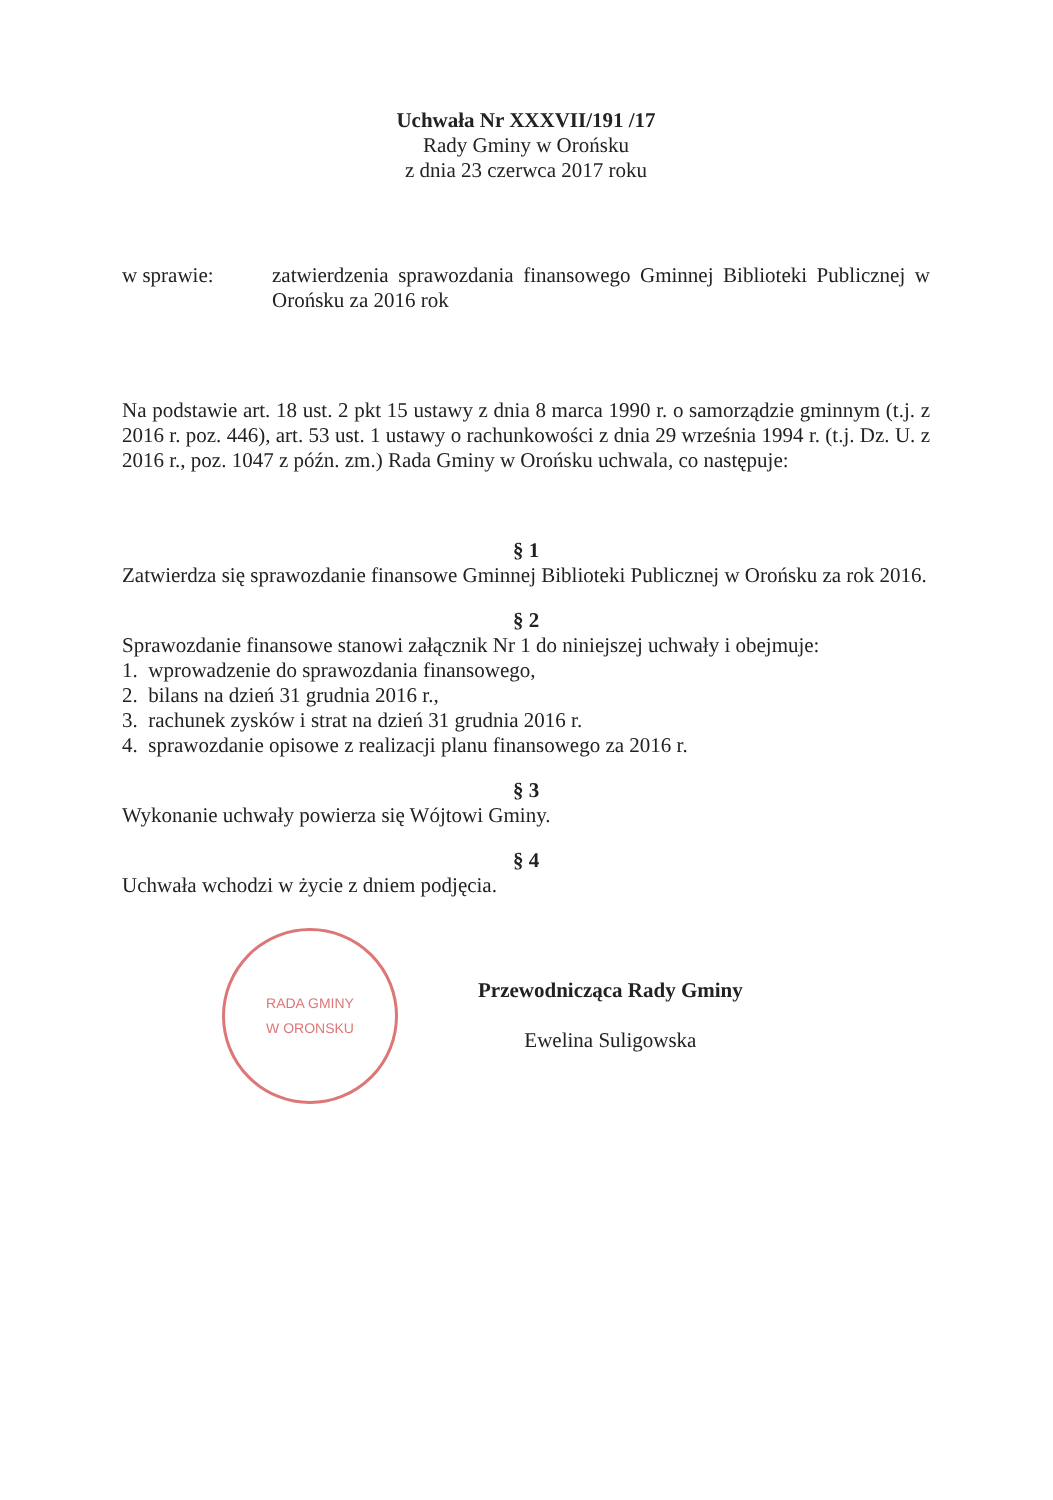Uchwała Nr XXXVII/191 /17
Rady Gminy w Orońsku
z dnia 23 czerwca 2017 roku
w sprawie: zatwierdzenia sprawozdania finansowego Gminnej Biblioteki Publicznej w Orońsku za 2016 rok
Na podstawie art. 18 ust. 2 pkt 15 ustawy z dnia 8 marca 1990 r. o samorządzie gminnym (t.j. z 2016 r. poz. 446), art. 53 ust. 1 ustawy o rachunkowości z dnia 29 września 1994 r. (t.j. Dz. U. z 2016 r., poz. 1047 z późn. zm.) Rada Gminy w Orońsku uchwala, co następuje:
§ 1
Zatwierdza się sprawozdanie finansowe Gminnej Biblioteki Publicznej w Orońsku za rok 2016.
§ 2
Sprawozdanie finansowe stanowi załącznik Nr 1 do niniejszej uchwały i obejmuje:
1. wprowadzenie do sprawozdania finansowego,
2. bilans na dzień 31 grudnia 2016 r.,
3. rachunek zysków i strat na dzień 31 grudnia 2016 r.
4. sprawozdanie opisowe z realizacji planu finansowego za 2016 r.
§ 3
Wykonanie uchwały powierza się Wójtowi Gminy.
§ 4
Uchwała wchodzi w życie z dniem podjęcia.
RADA GMINY
W ORONSKU
Przewodnicząca Rady Gminy
Ewelina Suligowska